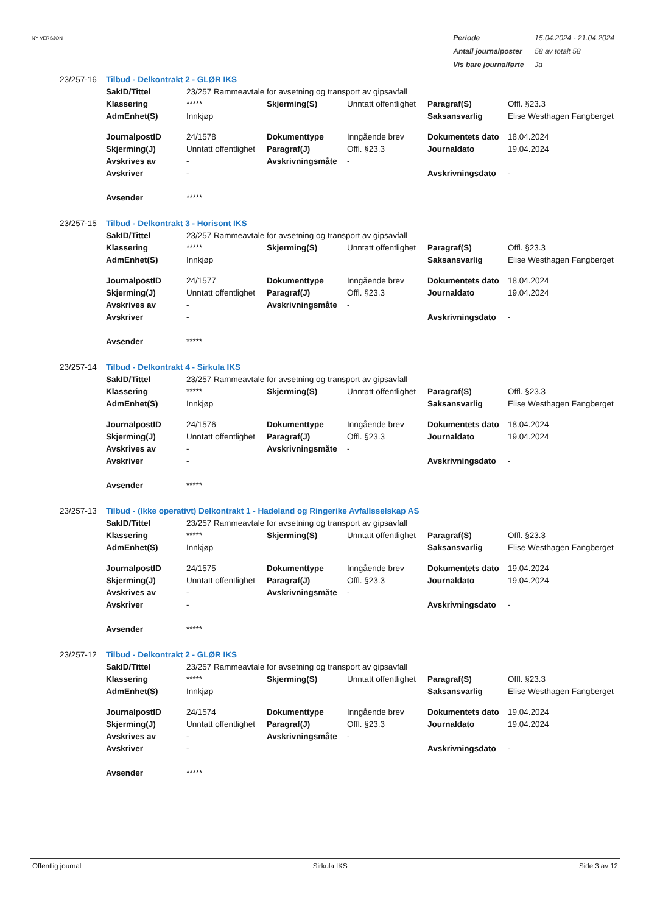NY VERSJON
| Periode | 15.04.2024 - 21.04.2024 |
| Antall journalposter | 58 av totalt 58 |
| Vis bare journalførte | Ja |
23/257-16 Tilbud - Delkontrakt 2 - GLØR IKS
| SakID/Tittel | 23/257 Rammeavtale for avsetning og transport av gipsavfall | | | | |
| Klassering | ***** | Skjerming(S) | Unntatt offentlighet | Paragraf(S) | Offl. §23.3 |
| AdmEnhet(S) | Innkjøp | | | Saksansvarlig | Elise Westhagen Fangberget |
| JournalpostID | 24/1578 | Dokumenttype | Inngående brev | Dokumentets dato | 18.04.2024 |
| Skjerming(J) | Unntatt offentlighet | Paragraf(J) | Offl. §23.3 | Journaldato | 19.04.2024 |
| Avskrives av | - | Avskrivningsmåte | - | | |
| Avskriver | - | | | Avskrivningsdato | - |
| Avsender | ***** | | | | |
23/257-15 Tilbud - Delkontrakt 3 - Horisont IKS
| SakID/Tittel | 23/257 Rammeavtale for avsetning og transport av gipsavfall | | | | |
| Klassering | ***** | Skjerming(S) | Unntatt offentlighet | Paragraf(S) | Offl. §23.3 |
| AdmEnhet(S) | Innkjøp | | | Saksansvarlig | Elise Westhagen Fangberget |
| JournalpostID | 24/1577 | Dokumenttype | Inngående brev | Dokumentets dato | 18.04.2024 |
| Skjerming(J) | Unntatt offentlighet | Paragraf(J) | Offl. §23.3 | Journaldato | 19.04.2024 |
| Avskrives av | - | Avskrivningsmåte | - | | |
| Avskriver | - | | | Avskrivningsdato | - |
| Avsender | ***** | | | | |
23/257-14 Tilbud - Delkontrakt 4 - Sirkula IKS
| SakID/Tittel | 23/257 Rammeavtale for avsetning og transport av gipsavfall | | | | |
| Klassering | ***** | Skjerming(S) | Unntatt offentlighet | Paragraf(S) | Offl. §23.3 |
| AdmEnhet(S) | Innkjøp | | | Saksansvarlig | Elise Westhagen Fangberget |
| JournalpostID | 24/1576 | Dokumenttype | Inngående brev | Dokumentets dato | 18.04.2024 |
| Skjerming(J) | Unntatt offentlighet | Paragraf(J) | Offl. §23.3 | Journaldato | 19.04.2024 |
| Avskrives av | - | Avskrivningsmåte | - | | |
| Avskriver | - | | | Avskrivningsdato | - |
| Avsender | ***** | | | | |
23/257-13 Tilbud - (Ikke operativt) Delkontrakt 1 - Hadeland og Ringerike Avfallsselskap AS
| SakID/Tittel | 23/257 Rammeavtale for avsetning og transport av gipsavfall | | | | |
| Klassering | ***** | Skjerming(S) | Unntatt offentlighet | Paragraf(S) | Offl. §23.3 |
| AdmEnhet(S) | Innkjøp | | | Saksansvarlig | Elise Westhagen Fangberget |
| JournalpostID | 24/1575 | Dokumenttype | Inngående brev | Dokumentets dato | 19.04.2024 |
| Skjerming(J) | Unntatt offentlighet | Paragraf(J) | Offl. §23.3 | Journaldato | 19.04.2024 |
| Avskrives av | - | Avskrivningsmåte | - | | |
| Avskriver | - | | | Avskrivningsdato | - |
| Avsender | ***** | | | | |
23/257-12 Tilbud - Delkontrakt 2 - GLØR IKS
| SakID/Tittel | 23/257 Rammeavtale for avsetning og transport av gipsavfall | | | | |
| Klassering | ***** | Skjerming(S) | Unntatt offentlighet | Paragraf(S) | Offl. §23.3 |
| AdmEnhet(S) | Innkjøp | | | Saksansvarlig | Elise Westhagen Fangberget |
| JournalpostID | 24/1574 | Dokumenttype | Inngående brev | Dokumentets dato | 19.04.2024 |
| Skjerming(J) | Unntatt offentlighet | Paragraf(J) | Offl. §23.3 | Journaldato | 19.04.2024 |
| Avskrives av | - | Avskrivningsmåte | - | | |
| Avskriver | - | | | Avskrivningsdato | - |
| Avsender | ***** | | | | |
Offentlig journal Sirkula IKS Side 3 av 12